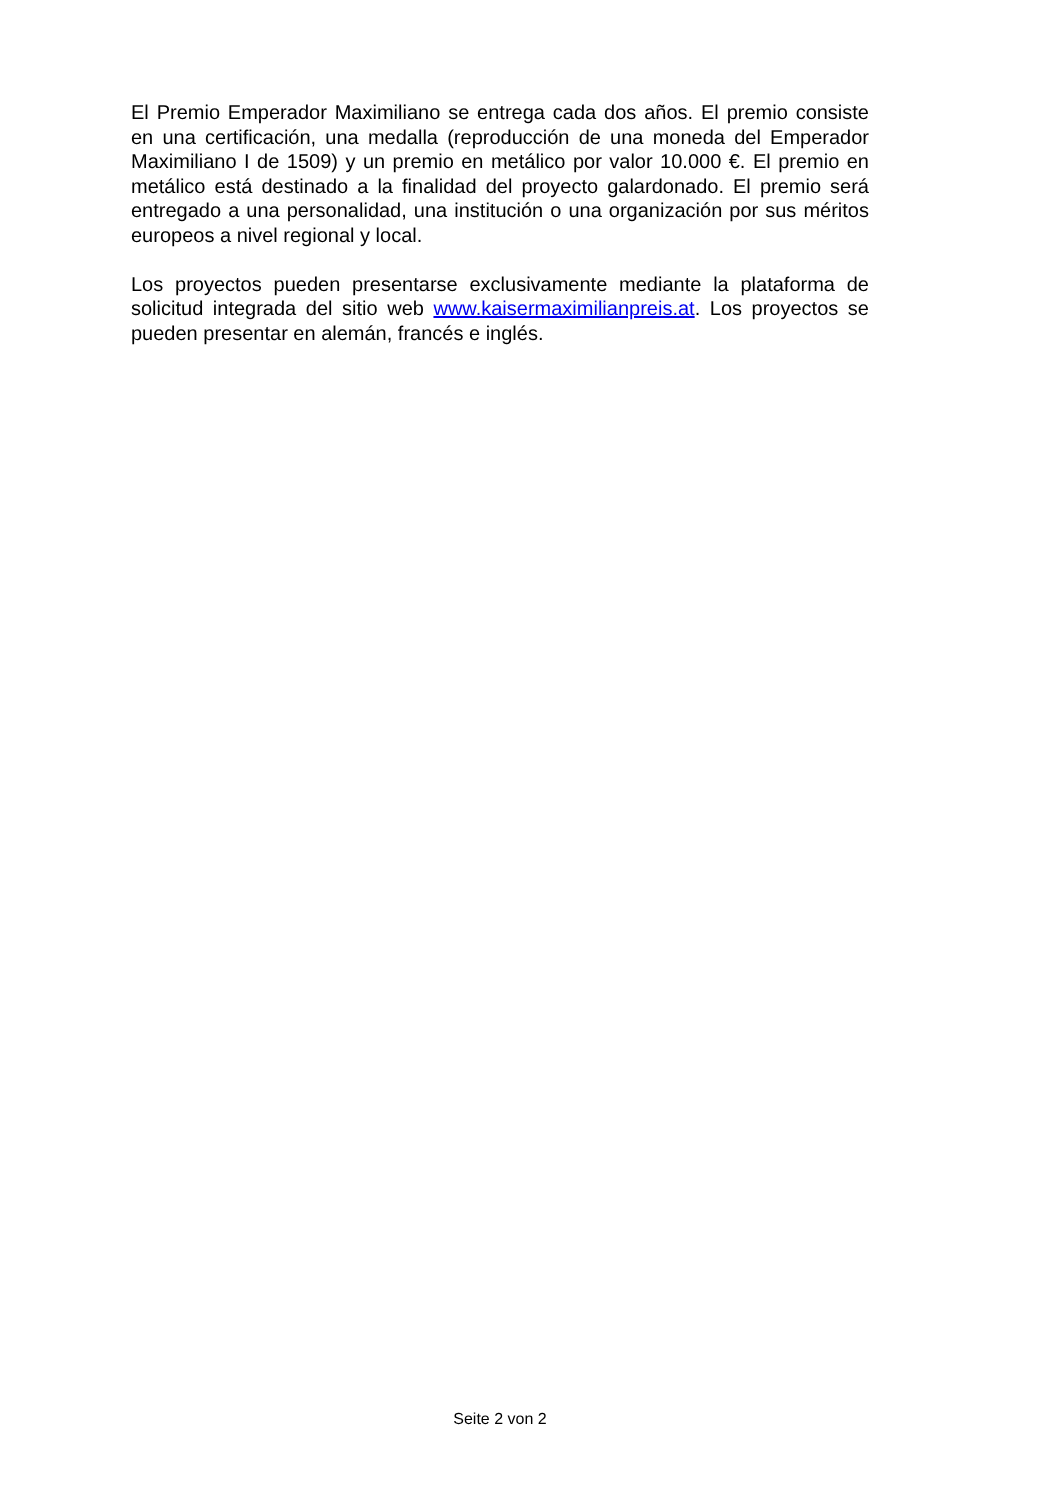El Premio Emperador Maximiliano se entrega cada dos años. El premio consiste en una certificación, una medalla (reproducción de una moneda del Emperador Maximiliano I de 1509) y un premio en metálico por valor 10.000 €. El premio en metálico está destinado a la finalidad del proyecto galardonado. El premio será entregado a una personalidad, una institución o una organización por sus méritos europeos a nivel regional y local.
Los proyectos pueden presentarse exclusivamente mediante la plataforma de solicitud integrada del sitio web www.kaisermaximilianpreis.at. Los proyectos se pueden presentar en alemán, francés e inglés.
Seite 2 von 2